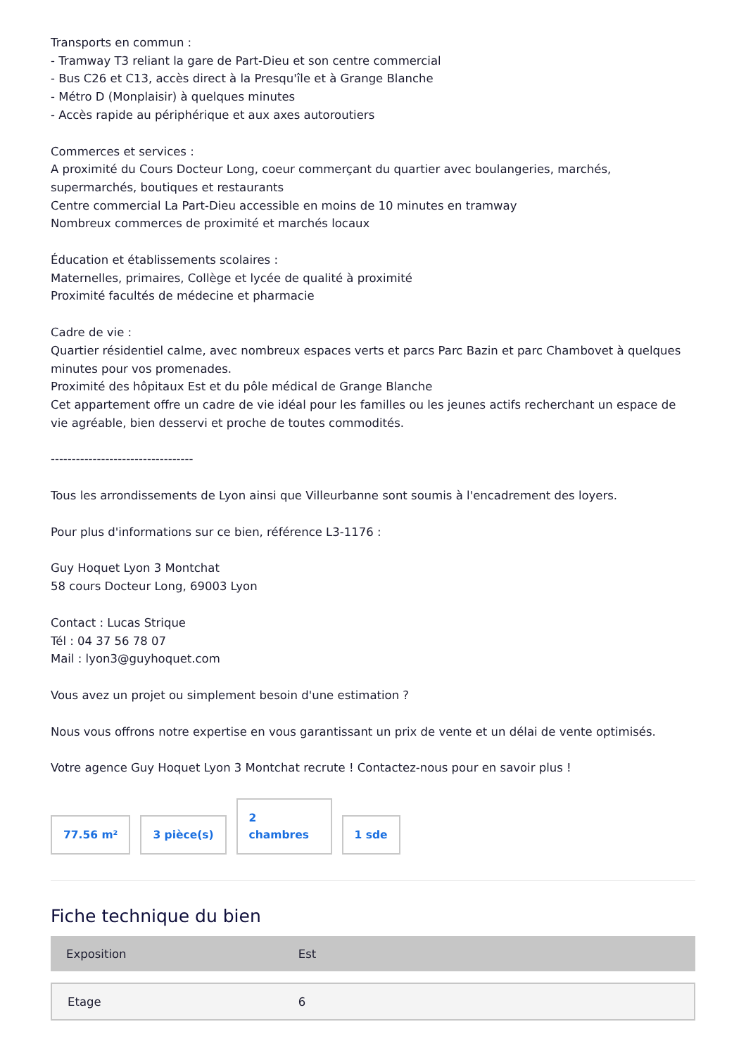Transports en commun :
- Tramway T3 reliant la gare de Part-Dieu et son centre commercial
- Bus C26 et C13, accès direct à la Presqu'île et à Grange Blanche
- Métro D (Monplaisir) à quelques minutes
- Accès rapide au périphérique et aux axes autoroutiers
Commerces et services :
A proximité du Cours Docteur Long, coeur commerçant du quartier avec boulangeries, marchés, supermarchés, boutiques et restaurants
Centre commercial La Part-Dieu accessible en moins de 10 minutes en tramway
Nombreux commerces de proximité et marchés locaux
Éducation et établissements scolaires :
Maternelles, primaires, Collège et lycée de qualité à proximité
Proximité facultés de médecine et pharmacie
Cadre de vie :
Quartier résidentiel calme, avec nombreux espaces verts et parcs Parc Bazin et parc Chambovet à quelques minutes pour vos promenades.
Proximité des hôpitaux Est et du pôle médical de Grange Blanche
Cet appartement offre un cadre de vie idéal pour les familles ou les jeunes actifs recherchant un espace de vie agréable, bien desservi et proche de toutes commodités.
----------------------------------
Tous les arrondissements de Lyon ainsi que Villeurbanne sont soumis à l'encadrement des loyers.
Pour plus d'informations sur ce bien, référence L3-1176 :
Guy Hoquet Lyon 3 Montchat
58 cours Docteur Long, 69003 Lyon
Contact : Lucas Strique
Tél : 04 37 56 78 07
Mail : lyon3@guyhoquet.com
Vous avez un projet ou simplement besoin d'une estimation ?
Nous vous offrons notre expertise en vous garantissant un prix de vente et un délai de vente optimisés.
Votre agence Guy Hoquet Lyon 3 Montchat recrute ! Contactez-nous pour en savoir plus !
77.56 m²
3 pièce(s)
2
chambres
1 sde
Fiche technique du bien
| Exposition | Est |
| Etage | 6 |